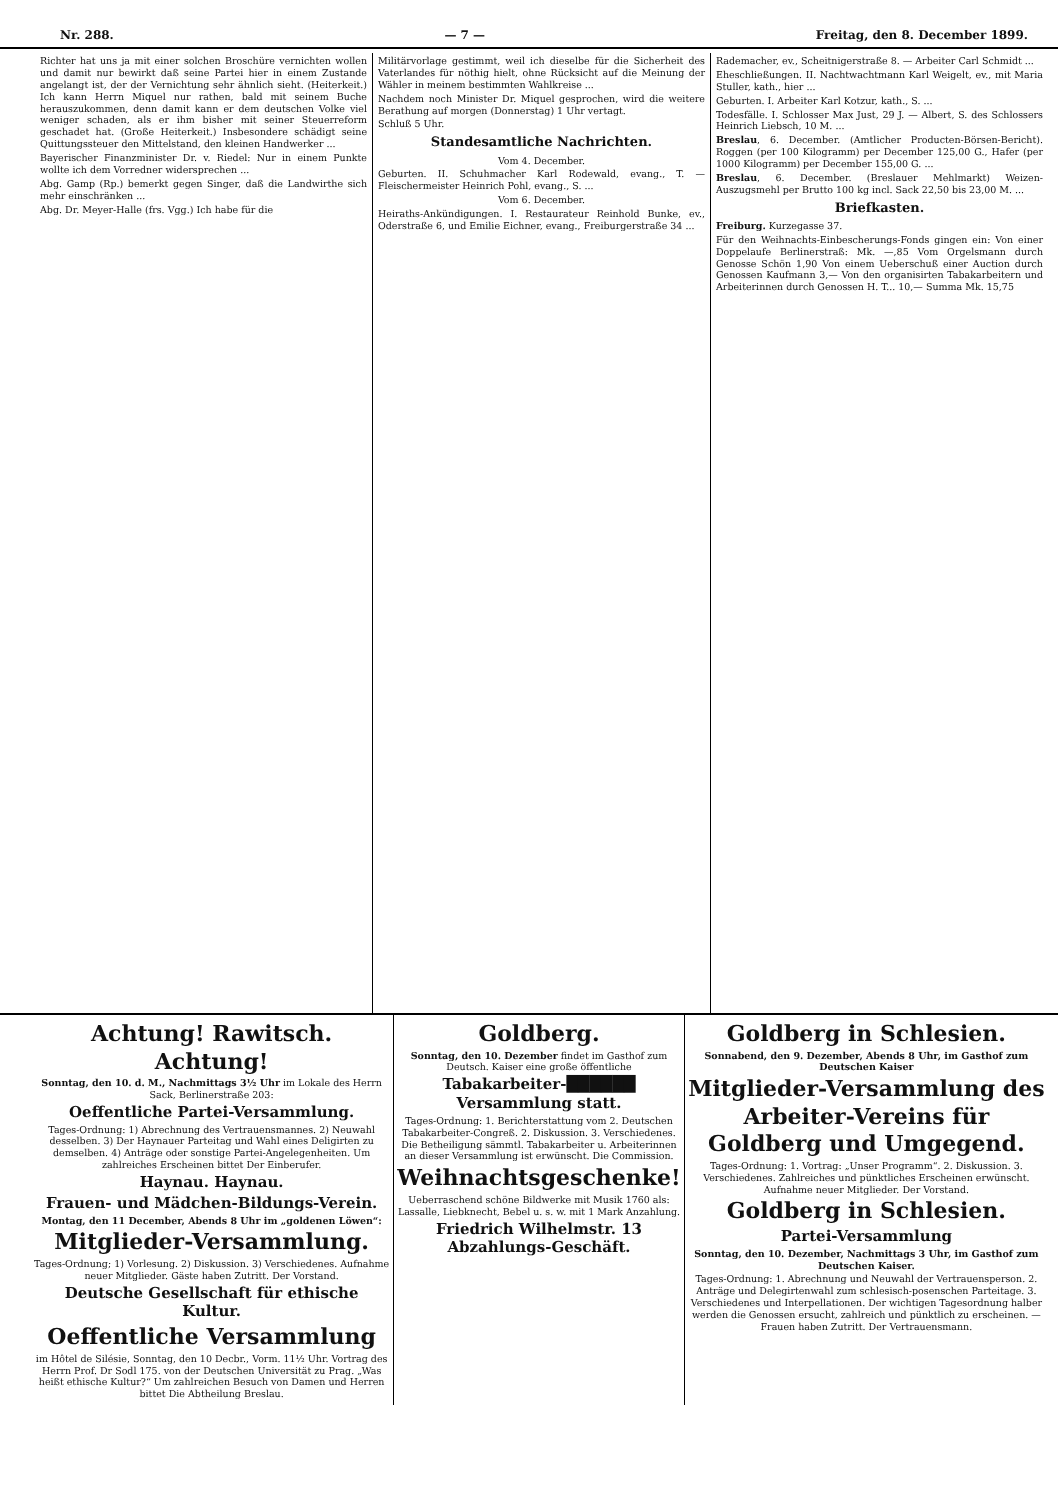Nr. 288. — 7 — Freitag, den 8. December 1899.
Richter hat uns ja mit einer solchen Broschüre vernichten wollen und damit nur bewirkt daß seine Partei hier in einem Zustande angelangt ist, der der Vernichtung sehr ähnlich sieht. (Heiterkeit.) Ich kann Herrn Miquel nur rathen, bald mit seinem Buche herauszukommen, denn damit kann er dem deutschen Volke viel weniger schaden, als er ihm bisher mit seiner Steuerreform geschadet hat. (Große Heiterkeit.) Insbesondere schädigt seine Quittungssteuer den Mittelstand, den kleinen Handwerker ...
Bayerischer Finanzminister Dr. v. Riedel: Nur in einem Punkte wollte ich dem Vorredner widersprechen ...
Abg. Gamp (Rp.) bemerkt gegen Singer, daß die Landwirthe sich mehr einschränken ...
Abg. Dr. Meyer-Halle (frs. Vgg.) Ich habe für die
Militärvorlage gestimmt, weil ich dieselbe für die Sicherheit des Vaterlandes für nöthig hielt, ohne Rücksicht auf die Meinung der Wähler in meinem bestimmten Wahlkreise ...
Nachdem noch Minister Dr. Miquel gesprochen, wird die weitere Berathung auf morgen (Donnerstag) 1 Uhr vertagt.
Schluß 5 Uhr.
Standesamtliche Nachrichten.
Vom 4. December.
Geburten. II. Schuhmacher Karl Rodewald, evang., T. — Fleischermeister Heinrich Pohl, evang., S. ...
Vom 6. December.
Heiraths-Ankündigungen. I. Restaurateur Reinhold Bunke, ev., Oderstraße 6, und Emilie Eichner, evang., Freiburgerstraße 34 ...
Rademacher, ev., Scheitnigerstraße 8. — Arbeiter Carl Schmidt ...
Eheschließungen. II. Nachtwachtmann Karl Weigelt, ev., mit Maria Stuller, kath., hier ...
Geburten. I. Arbeiter Karl Kotzur, kath., S. ...
Todesfälle. I. Schlosser Max Just, 29 J. — Albert, S. des Schlossers Heinrich Liebsch, 10 M. ...
Breslau, 6. December. (Amtlicher Producten-Börsen-Bericht). Roggen (per 100 Kilogramm) per December 125,00 G., Hafer (per 1000 Kilogramm) per December 155,00 G. ...
Breslau, 6. December. (Breslauer Mehlmarkt) Weizen-Auszugsmehl per Brutto 100 kg incl. Sack 22,50 bis 23,00 M. ...
Briefkasten.
Freiburg. Kurzegasse 37.
Für den Weihnachts-Einbescherungs-Fonds gingen ein: Von einer Doppelaufe Berlinerstraß: Mk. —,85 Vom Orgelsmann durch Genosse Schön 1,90 Von einem Ueberschuß einer Auction durch Genossen Kaufmann 3,— Von den organisirten Tabakarbeitern und Arbeiterinnen durch Genossen H. T... 10,— Summa Mk. 15,75
Achtung! Rawitsch. Achtung!
Sonntag, den 10. d. M., Nachmittags 3½ Uhr im Lokale des Herrn Sack, Berlinerstraße 203:
Oeffentliche Partei-Versammlung.
Tages-Ordnung: 1) Abrechnung des Vertrauensmannes. 2) Neuwahl desselben. 3) Der Haynauer Parteitag und Wahl eines Deligirten zu demselben. 4) Anträge oder sonstige Partei-Angelegenheiten. Um zahlreiches Erscheinen bittet Der Einberufer.
Haynau. Haynau.
Frauen- und Mädchen-Bildungs-Verein.
Montag, den 11 December, Abends 8 Uhr im „goldenen Löwen“:
Mitglieder-Versammlung.
Tages-Ordnung; 1) Vorlesung. 2) Diskussion. 3) Verschiedenes. Aufnahme neuer Mitglieder. Gäste haben Zutritt. Der Vorstand.
Deutsche Gesellschaft für ethische Kultur.
Oeffentliche Versammlung
im Hôtel de Silésie, Sonntag, den 10 Decbr., Vorm. 11½ Uhr. Vortrag des Herrn Prof. Dr Sodl 175. von der Deutschen Universität zu Prag. „Was heißt ethische Kultur?“ Um zahlreichen Besuch von Damen und Herren bittet Die Abtheilung Breslau.
Goldberg.
Sonntag, den 10. Dezember findet im Gasthof zum Deutsch. Kaiser eine große öffentliche
Tabakarbeiter-██████ Versammlung statt.
Tages-Ordnung: 1. Berichterstattung vom 2. Deutschen Tabakarbeiter-Congreß. 2. Diskussion. 3. Verschiedenes. Die Betheiligung sämmtl. Tabakarbeiter u. Arbeiterinnen an dieser Versammlung ist erwünscht. Die Commission.
Weihnachtsgeschenke!
Ueberraschend schöne Bildwerke mit Musik 1760 als: Lassalle, Liebknecht, Bebel u. s. w. mit 1 Mark Anzahlung.
Friedrich Wilhelmstr. 13 Abzahlungs-Geschäft.
Goldberg in Schlesien.
Sonnabend, den 9. Dezember, Abends 8 Uhr, im Gasthof zum Deutschen Kaiser
Mitglieder-Versammlung des Arbeiter-Vereins für Goldberg und Umgegend.
Tages-Ordnung: 1. Vortrag: „Unser Programm“. 2. Diskussion. 3. Verschiedenes. Zahlreiches und pünktliches Erscheinen erwünscht. Aufnahme neuer Mitglieder. Der Vorstand.
Goldberg in Schlesien.
Partei-Versammlung
Sonntag, den 10. Dezember, Nachmittags 3 Uhr, im Gasthof zum Deutschen Kaiser.
Tages-Ordnung: 1. Abrechnung und Neuwahl der Vertrauensperson. 2. Anträge und Delegirtenwahl zum schlesisch-posenschen Parteitage. 3. Verschiedenes und Interpellationen. Der wichtigen Tagesordnung halber werden die Genossen ersucht, zahlreich und pünktlich zu erscheinen. — Frauen haben Zutritt. Der Vertrauensmann.